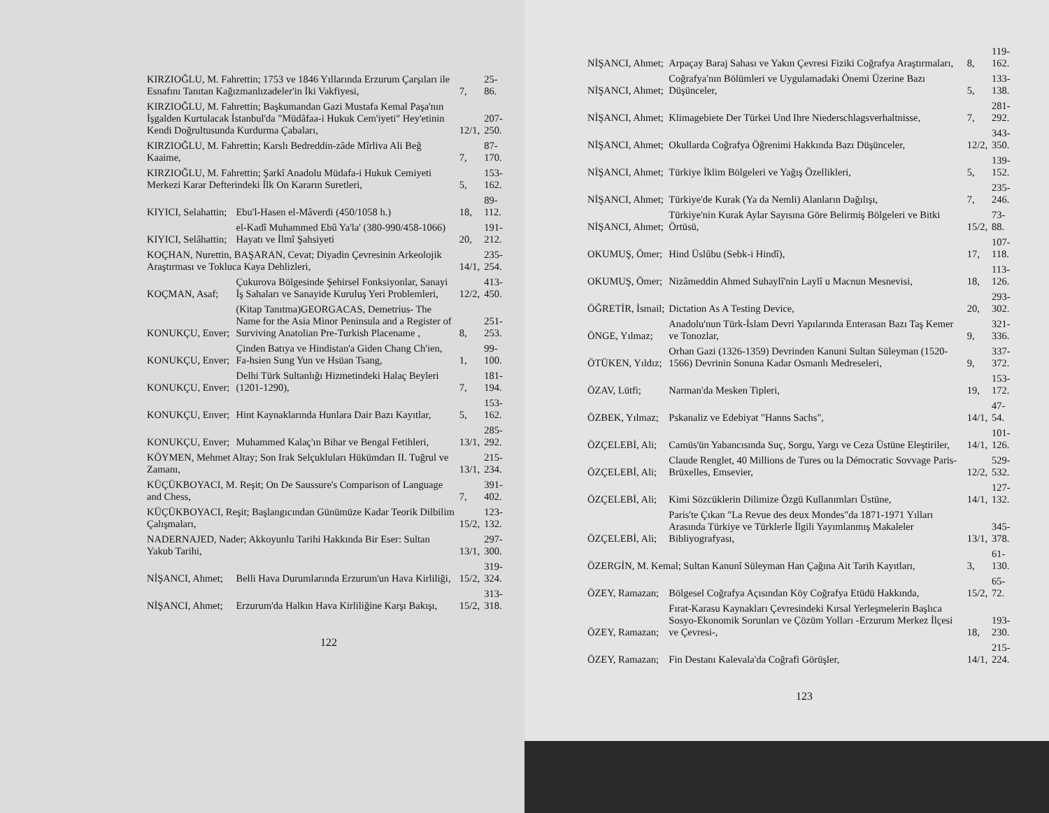| KIRZIOĞLU, M. Fahrettin; 1753 ve 1846 Yıllarında Erzurum Çarşıları ile Esnafını Tanıtan Kağızmanlızadeler'in İki Vakfiyesi, | | 7, | 25-86. |
| KIRZIOĞLU, M. Fahrettin; Başkumandan Gazi Mustafa Kemal Paşa'nın İşgalden Kurtulacak İstanbul'da "Müdâfaa-i Hukuk Cem'iyeti" Hey'etinin Kendi Doğrultusunda Kurdurma Çabaları, | | 12/1, | 207-250. |
| KIRZIOĞLU, M. Fahrettin; Karslı Bedreddin-zâde Mîrliva Ali Beğ Kaaime, | | 7, | 87-170. |
| KIRZIOĞLU, M. Fahrettin; Şarkî Anadolu Müdafa-i Hukuk Cemiyeti Merkezi Karar Defterindeki İlk On Kararın Suretleri, | | 5, | 153-162. |
| KIYICI, Selahattin; | Ebu'l-Hasen el-Mâverdi (450/1058 h.) | 18, | 89-112. |
| KIYICI, Selâhattin; | el-Kadî Muhammed Ebû Ya'la' (380-990/458-1066) Hayatı ve İlmî Şahsiyeti | 20, | 191-212. |
| KOÇHAN, Nurettin, BAŞARAN, Cevat; Diyadin Çevresinin Arkeolojik Araştırması ve Tokluca Kaya Dehlizleri, | | 14/1, | 235-254. |
| KOÇMAN, Asaf; | Çukurova Bölgesinde Şehirsel Fonksiyonlar, Sanayi İş Sahaları ve Sanayide Kuruluş Yeri Problemleri, | 12/2, | 413-450. |
| KONUKÇU, Enver; | (Kitap Tanıtma)GEORGACAS, Demetrius- The Name for the Asia Minor Peninsula and a Register of Surviving Anatolian Pre-Turkish Placename , | 8, | 251-253. |
| KONUKÇU, Enver; | Çinden Batıya ve Hindistan'a Giden Chang Ch'ien, Fa-hsien Sung Yun ve Hsüan Tsang, | 1, | 99-100. |
| KONUKÇU, Enver; | Delhi Türk Sultanlığı Hizmetindeki Halaç Beyleri (1201-1290), | 7, | 181-194. |
| KONUKÇU, Enver; | Hint Kaynaklarında Hunlara Dair Bazı Kayıtlar, | 5, | 153-162. |
| KONUKÇU, Enver; | Muhammed Kalaç'ın Bihar ve Bengal Fetihleri, | 13/1, | 285-292. |
| KÖYMEN, Mehmet Altay; Son Irak Selçukluları Hükümdarı II. Tuğrul ve Zamanı, | | 13/1, | 215-234. |
| KÜÇÜKBOYACI, M. Reşit; On De Saussure's Comparison of Language and Chess, | | 7, | 391-402. |
| KÜÇÜKBOYACI, Reşit; Başlangıcından Günümüze Kadar Teorik Dilbilim Çalışmaları, | | 15/2, | 123-132. |
| NADERNAJED, Nader; Akkoyunlu Tarihi Hakkında Bir Eser: Sultan Yakub Tarihi, | | 13/1, | 297-300. |
| NİŞANCI, Ahmet; | Belli Hava Durumlarında Erzurum'un Hava Kirliliği, | 15/2, | 319-324. |
| NİŞANCI, Ahmet; | Erzurum'da Halkın Hava Kirliliğine Karşı Bakışı, | 15/2, | 313-318. |
122
| NİŞANCI, Ahmet; | Arpaçay Baraj Sahası ve Yakın Çevresi Fiziki Coğrafya Araştırmaları, | 8, | 119-162. |
| NİŞANCI, Ahmet; | Coğrafya'nın Bölümleri ve Uygulamadaki Önemi Üzerine Bazı Düşünceler, | 5, | 133-138. |
| NİŞANCI, Ahmet; | Klimagebiete Der Türkei Und Ihre Niederschlagsverhaltnisse, | 7, | 281-292. |
| NİŞANCI, Ahmet; | Okullarda Coğrafya Öğrenimi Hakkında Bazı Düşünceler, | 12/2, | 343-350. |
| NİŞANCI, Ahmet; | Türkiye İklim Bölgeleri ve Yağış Özellikleri, | 5, | 139-152. |
| NİŞANCI, Ahmet; | Türkiye'de Kurak (Ya da Nemli) Alanların Dağılışı, | 7, | 235-246. |
| NİŞANCI, Ahmet; | Türkiye'nin Kurak Aylar Sayısına Göre Belirmiş Bölgeleri ve Bitki Örtüsü, | 15/2, | 73-88. |
| OKUMUŞ, Ömer; | Hind Üslûbu (Sebk-i Hindî), | 17, | 107-118. |
| OKUMUŞ, Ömer; | Nizâmeddin Ahmed Suhaylî'nin Laylî u Macnun Mesnevisi, | 18, | 113-126. |
| ÖĞRETİR, İsmail; | Dictation As A Testing Device, | 20, | 293-302. |
| ÖNGE, Yılmaz; | Anadolu'nun Türk-İslam Devri Yapılarında Enterasan Bazı Taş Kemer ve Tonozlar, | 9, | 321-336. |
| ÖTÜKEN, Yıldız; | Orhan Gazi (1326-1359) Devrinden Kanuni Sultan Süleyman (1520-1566) Devrinin Sonuna Kadar Osmanlı Medreseleri, | 9, | 337-372. |
| ÖZAV, Lütfi; | Narman'da Mesken Tipleri, | 19, | 153-172. |
| ÖZBEK, Yılmaz; | Pskanaliz ve Edebiyat "Hanns Sachs", | 14/1, | 47-54. |
| ÖZÇELEBİ, Ali; | Camüs'ün Yabancısında Suç, Sorgu, Yargı ve Ceza Üstüne Eleştiriler, | 14/1, | 101-126. |
| ÖZÇELEBİ, Ali; | Claude Renglet, 40 Millions de Tures ou la Démocratic Sovvage Paris-Brüxelles, Emsevier, | 12/2, | 529-532. |
| ÖZÇELEBİ, Ali; | Kimi Sözcüklerin Dilimize Özgü Kullanımları Üstüne, | 14/1, | 127-132. |
| ÖZÇELEBİ, Ali; | Paris'te Çıkan "La Revue des deux Mondes"da 1871-1971 Yılları Arasında Türkiye ve Türklerle İlgili Yayımlanmış Makaleler Bibliyografyası, | 13/1, | 345-378. |
| ÖZERGİN, M. Kemal; Sultan Kanunî Süleyman Han Çağına Ait Tarih Kayıtları, | | 3, | 61-130. |
| ÖZEY, Ramazan; | Bölgesel Coğrafya Açısından Köy Coğrafya Etüdü Hakkında, | 15/2, | 65-72. |
| ÖZEY, Ramazan; | Fırat-Karasu Kaynakları Çevresindeki Kırsal Yerleşmelerin Başlıca Sosyo-Ekonomik Sorunları ve Çözüm Yolları -Erzurum Merkez İlçesi ve Çevresi-, | 18, | 193-230. |
| ÖZEY, Ramazan; | Fin Destanı Kalevala'da Coğrafi Görüşler, | 14/1, | 215-224. |
123